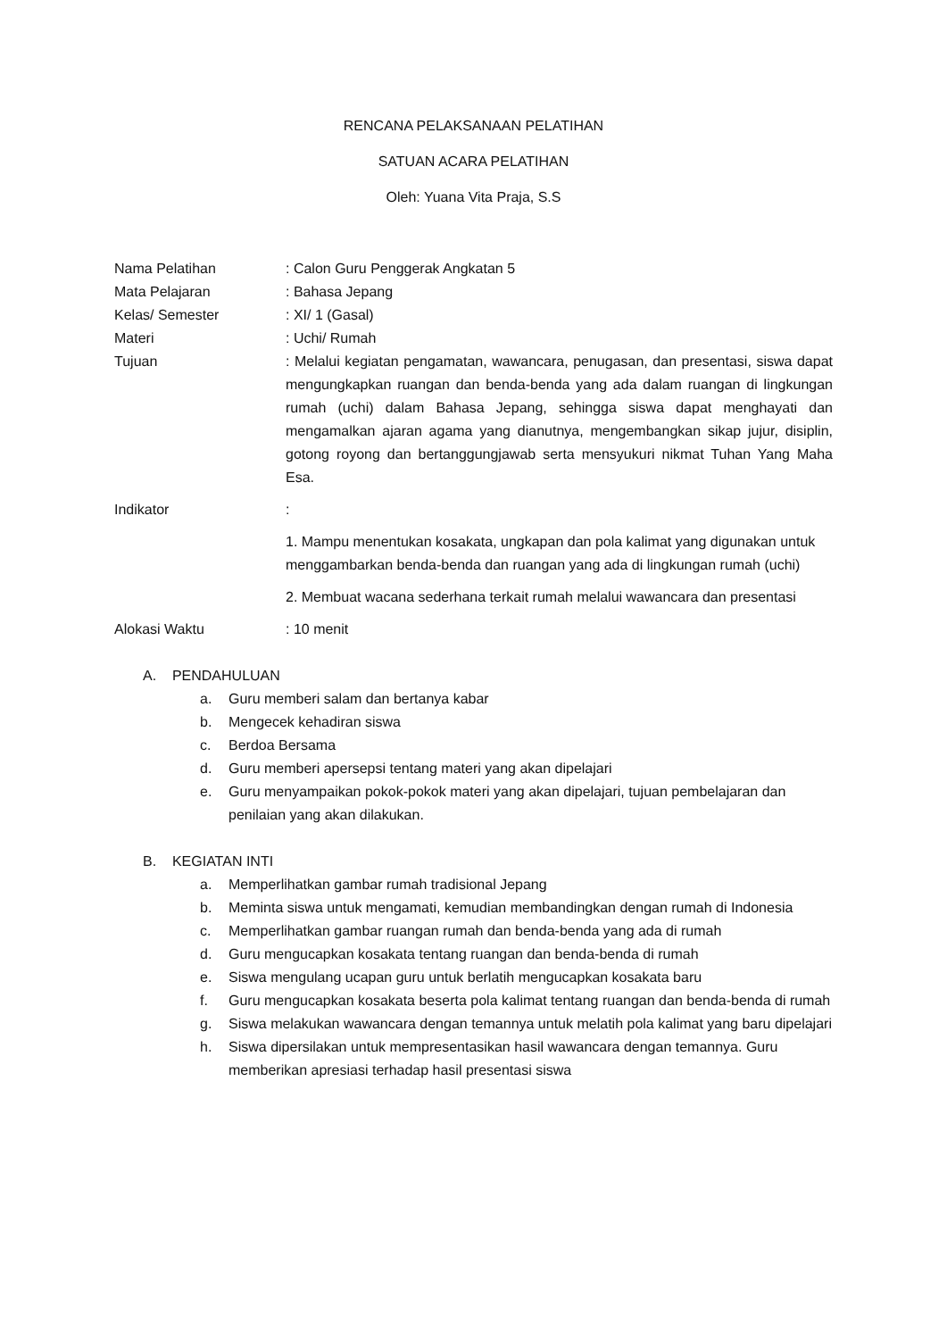RENCANA PELAKSANAAN PELATIHAN
SATUAN ACARA PELATIHAN
Oleh: Yuana Vita Praja, S.S
Nama Pelatihan : Calon Guru Penggerak Angkatan 5
Mata Pelajaran : Bahasa Jepang
Kelas/ Semester : XI/ 1 (Gasal)
Materi : Uchi/ Rumah
Tujuan : Melalui kegiatan pengamatan, wawancara, penugasan, dan presentasi, siswa dapat mengungkapkan ruangan dan benda-benda yang ada dalam ruangan di lingkungan rumah (uchi) dalam Bahasa Jepang, sehingga siswa dapat menghayati dan mengamalkan ajaran agama yang dianutnya, mengembangkan sikap jujur, disiplin, gotong royong dan bertanggungjawab serta mensyukuri nikmat Tuhan Yang Maha Esa.
Indikator :
1. Mampu menentukan kosakata, ungkapan dan pola kalimat yang digunakan untuk menggambarkan benda-benda dan ruangan yang ada di lingkungan rumah (uchi)
2. Membuat wacana sederhana terkait rumah melalui wawancara dan presentasi
Alokasi Waktu : 10 menit
A. PENDAHULUAN
a. Guru memberi salam dan bertanya kabar
b. Mengecek kehadiran siswa
c. Berdoa Bersama
d. Guru memberi apersepsi tentang materi yang akan dipelajari
e. Guru menyampaikan pokok-pokok materi yang akan dipelajari, tujuan pembelajaran dan penilaian yang akan dilakukan.
B. KEGIATAN INTI
a. Memperlihatkan gambar rumah tradisional Jepang
b. Meminta siswa untuk mengamati, kemudian membandingkan dengan rumah di Indonesia
c. Memperlihatkan gambar ruangan rumah dan benda-benda yang ada di rumah
d. Guru mengucapkan kosakata tentang ruangan dan benda-benda di rumah
e. Siswa mengulang ucapan guru untuk berlatih mengucapkan kosakata baru
f. Guru mengucapkan kosakata beserta pola kalimat tentang ruangan dan benda-benda di rumah
g. Siswa melakukan wawancara dengan temannya untuk melatih pola kalimat yang baru dipelajari
h. Siswa dipersilakan untuk mempresentasikan hasil wawancara dengan temannya. Guru memberikan apresiasi terhadap hasil presentasi siswa